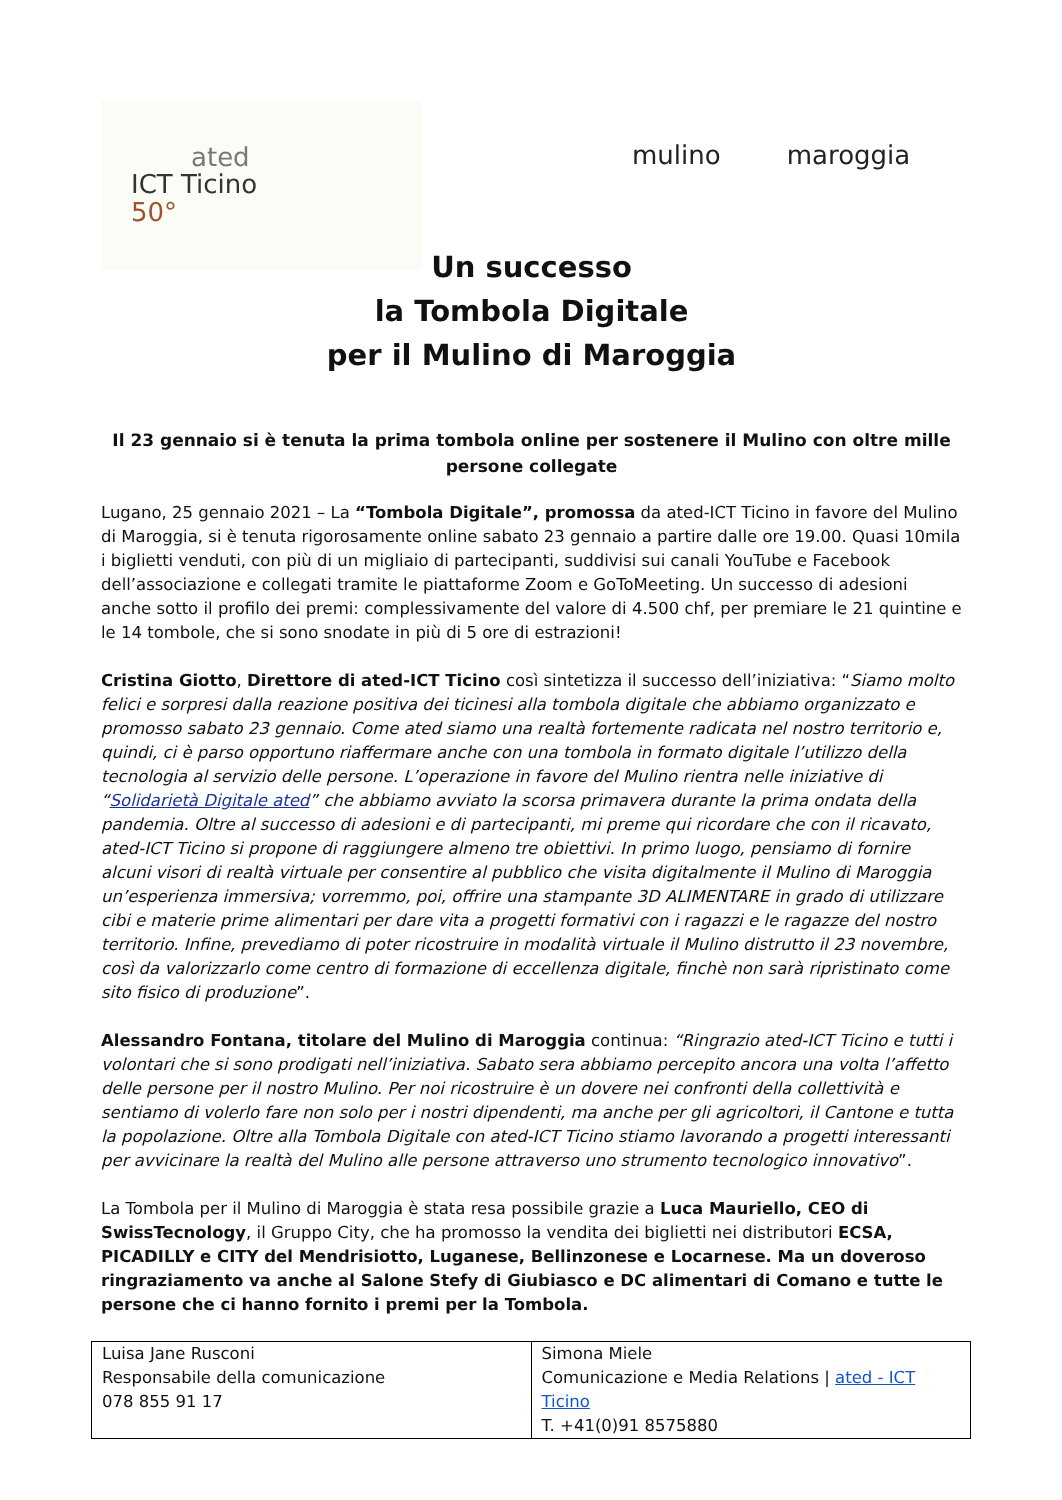ated
ICT Ticino
50°
mulino maroggia
Un successo
la Tombola Digitale
per il Mulino di Maroggia
Il 23 gennaio si è tenuta la prima tombola online per sostenere il Mulino con oltre mille persone collegate
Lugano, 25 gennaio 2021 – La “Tombola Digitale”, promossa da ated-ICT Ticino in favore del Mulino di Maroggia, si è tenuta rigorosamente online sabato 23 gennaio a partire dalle ore 19.00. Quasi 10mila i biglietti venduti, con più di un migliaio di partecipanti, suddivisi sui canali YouTube e Facebook dell’associazione e collegati tramite le piattaforme Zoom e GoToMeeting. Un successo di adesioni anche sotto il profilo dei premi: complessivamente del valore di 4.500 chf, per premiare le 21 quintine e le 14 tombole, che si sono snodate in più di 5 ore di estrazioni!
Cristina Giotto, Direttore di ated-ICT Ticino così sintetizza il successo dell’iniziativa: “Siamo molto felici e sorpresi dalla reazione positiva dei ticinesi alla tombola digitale che abbiamo organizzato e promosso sabato 23 gennaio. Come ated siamo una realtà fortemente radicata nel nostro territorio e, quindi, ci è parso opportuno riaffermare anche con una tombola in formato digitale l’utilizzo della tecnologia al servizio delle persone. L’operazione in favore del Mulino rientra nelle iniziative di “Solidarietà Digitale ated” che abbiamo avviato la scorsa primavera durante la prima ondata della pandemia. Oltre al successo di adesioni e di partecipanti, mi preme qui ricordare che con il ricavato, ated-ICT Ticino si propone di raggiungere almeno tre obiettivi. In primo luogo, pensiamo di fornire alcuni visori di realtà virtuale per consentire al pubblico che visita digitalmente il Mulino di Maroggia un’esperienza immersiva; vorremmo, poi, offrire una stampante 3D ALIMENTARE in grado di utilizzare cibi e materie prime alimentari per dare vita a progetti formativi con i ragazzi e le ragazze del nostro territorio. Infine, prevediamo di poter ricostruire in modalità virtuale il Mulino distrutto il 23 novembre, così da valorizzarlo come centro di formazione di eccellenza digitale, finchè non sarà ripristinato come sito fisico di produzione”.
Alessandro Fontana, titolare del Mulino di Maroggia continua: “Ringrazio ated-ICT Ticino e tutti i volontari che si sono prodigati nell’iniziativa. Sabato sera abbiamo percepito ancora una volta l’affetto delle persone per il nostro Mulino. Per noi ricostruire è un dovere nei confronti della collettività e sentiamo di volerlo fare non solo per i nostri dipendenti, ma anche per gli agricoltori, il Cantone e tutta la popolazione. Oltre alla Tombola Digitale con ated-ICT Ticino stiamo lavorando a progetti interessanti per avvicinare la realtà del Mulino alle persone attraverso uno strumento tecnologico innovativo”.
La Tombola per il Mulino di Maroggia è stata resa possibile grazie a Luca Mauriello, CEO di SwissTecnology, il Gruppo City, che ha promosso la vendita dei biglietti nei distributori ECSA, PICADILLY e CITY del Mendrisiotto, Luganese, Bellinzonese e Locarnese. Ma un doveroso ringraziamento va anche al Salone Stefy di Giubiasco e DC alimentari di Comano e tutte le persone che ci hanno fornito i premi per la Tombola.
| Luisa Jane Rusconi Responsabile della comunicazione 078 855 91 17 | Simona Miele Comunicazione e Media Relations / ated - ICT Ticino T. +41(0)91 8575880 |